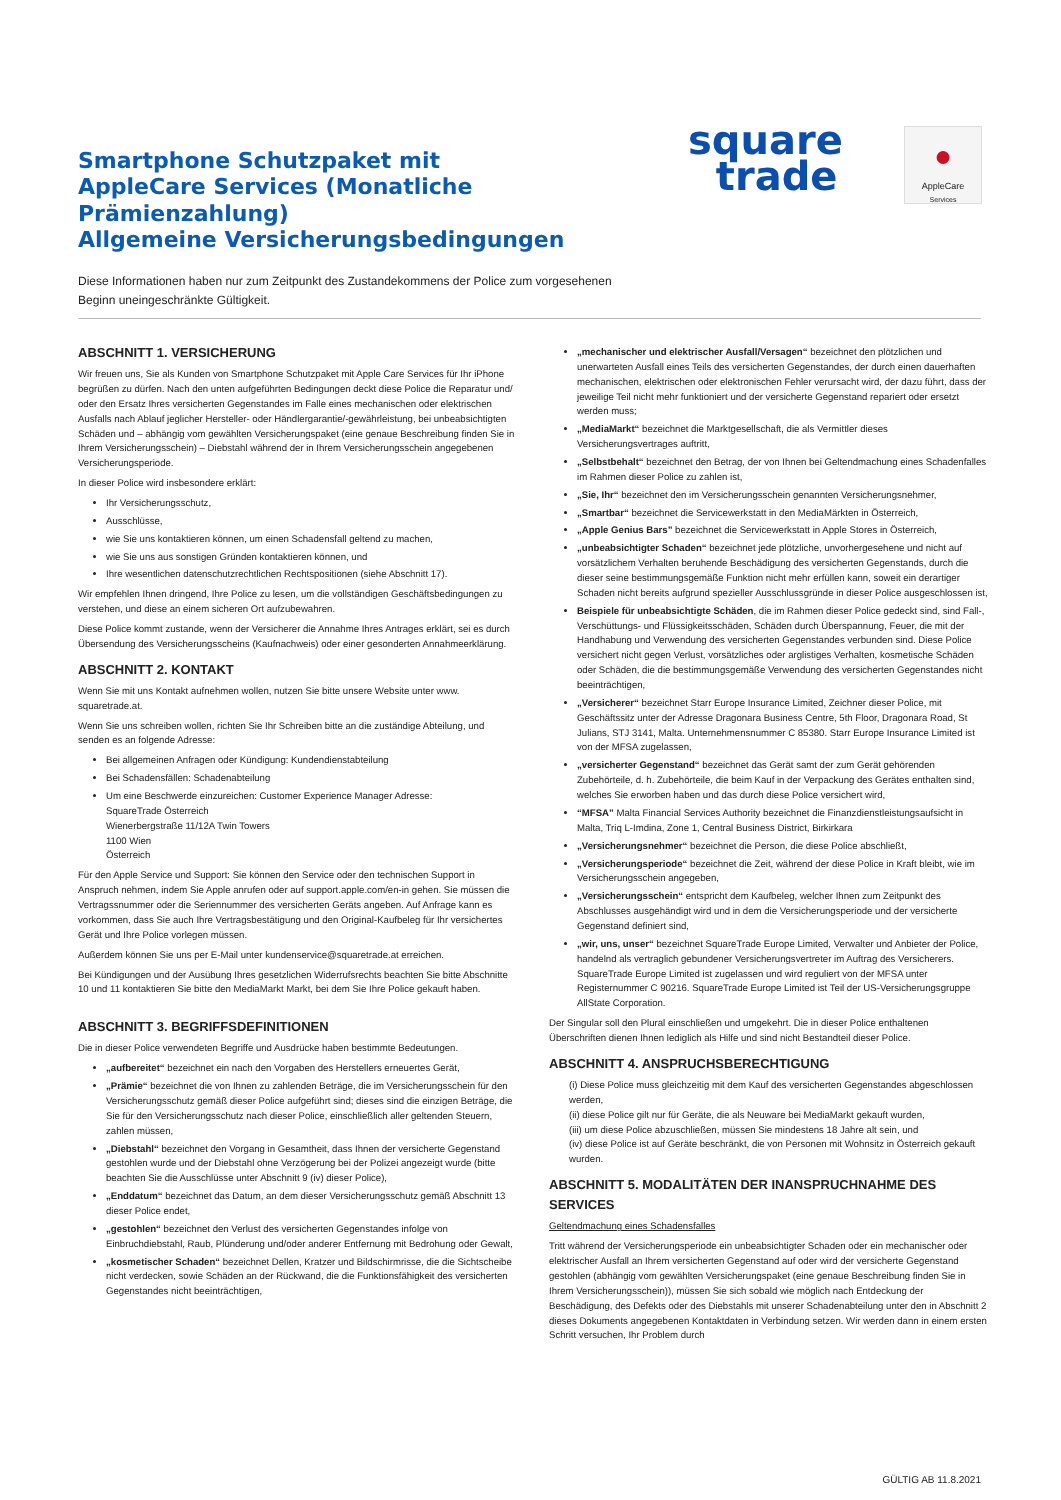Smartphone Schutzpaket mit
AppleCare Services (Monatliche
Prämienzahlung)
Allgemeine Versicherungsbedingungen
square
trade
●
AppleCare
Services
Diese Informationen haben nur zum Zeitpunkt des Zustandekommens der Police zum vorgesehenen Beginn uneingeschränkte Gültigkeit.
ABSCHNITT 1. VERSICHERUNG
Wir freuen uns, Sie als Kunden von Smartphone Schutzpaket mit Apple Care Services für Ihr iPhone begrüßen zu dürfen. Nach den unten aufgeführten Bedingungen deckt diese Police die Reparatur und/ oder den Ersatz Ihres versicherten Gegenstandes im Falle eines mechanischen oder elektrischen Ausfalls nach Ablauf jeglicher Hersteller- oder Händlergarantie/-gewährleistung, bei unbeabsichtigten Schäden und – abhängig vom gewählten Versicherungspaket (eine genaue Beschreibung finden Sie in Ihrem Versicherungsschein) – Diebstahl während der in Ihrem Versicherungsschein angegebenen Versicherungsperiode.
In dieser Police wird insbesondere erklärt:
Ihr Versicherungsschutz,
Ausschlüsse,
wie Sie uns kontaktieren können, um einen Schadensfall geltend zu machen,
wie Sie uns aus sonstigen Gründen kontaktieren können, und
Ihre wesentlichen datenschutzrechtlichen Rechtspositionen (siehe Abschnitt 17).
Wir empfehlen Ihnen dringend, Ihre Police zu lesen, um die vollständigen Geschäftsbedingungen zu verstehen, und diese an einem sicheren Ort aufzubewahren.
Diese Police kommt zustande, wenn der Versicherer die Annahme Ihres Antrages erklärt, sei es durch Übersendung des Versicherungsscheins (Kaufnachweis) oder einer gesonderten Annahmeerklärung.
ABSCHNITT 2. KONTAKT
Wenn Sie mit uns Kontakt aufnehmen wollen, nutzen Sie bitte unsere Website unter www. squaretrade.at.
Wenn Sie uns schreiben wollen, richten Sie Ihr Schreiben bitte an die zuständige Abteilung, und senden es an folgende Adresse:
Bei allgemeinen Anfragen oder Kündigung: Kundendienstabteilung
Bei Schadensfällen: Schadenabteilung
Um eine Beschwerde einzureichen: Customer Experience Manager Adresse:
SquareTrade Österreich
Wienerbergstraße 11/12A Twin Towers
1100 Wien
Österreich
Für den Apple Service und Support: Sie können den Service oder den technischen Support in Anspruch nehmen, indem Sie Apple anrufen oder auf support.apple.com/en-in gehen. Sie müssen die Vertragssnummer oder die Seriennummer des versicherten Geräts angeben. Auf Anfrage kann es vorkommen, dass Sie auch Ihre Vertragsbestätigung und den Original-Kaufbeleg für Ihr versichertes Gerät und Ihre Police vorlegen müssen.
Außerdem können Sie uns per E-Mail unter kundenservice@squaretrade.at erreichen.
Bei Kündigungen und der Ausübung Ihres gesetzlichen Widerrufsrechts beachten Sie bitte Abschnitte 10 und 11 kontaktieren Sie bitte den MediaMarkt Markt, bei dem Sie Ihre Police gekauft haben.
ABSCHNITT 3. BEGRIFFSDEFINITIONEN
Die in dieser Police verwendeten Begriffe und Ausdrücke haben bestimmte Bedeutungen.
„aufbereitet“ bezeichnet ein nach den Vorgaben des Herstellers erneuertes Gerät,
„Prämie“ bezeichnet die von Ihnen zu zahlenden Beträge, die im Versicherungsschein für den Versicherungsschutz gemäß dieser Police aufgeführt sind; dieses sind die einzigen Beträge, die Sie für den Versicherungsschutz nach dieser Police, einschließlich aller geltenden Steuern, zahlen müssen,
„Diebstahl“ bezeichnet den Vorgang in Gesamtheit, dass Ihnen der versicherte Gegenstand gestohlen wurde und der Diebstahl ohne Verzögerung bei der Polizei angezeigt wurde (bitte beachten Sie die Ausschlüsse unter Abschnitt 9 (iv) dieser Police),
„Enddatum“ bezeichnet das Datum, an dem dieser Versicherungsschutz gemäß Abschnitt 13 dieser Police endet,
„gestohlen“ bezeichnet den Verlust des versicherten Gegenstandes infolge von Einbruchdiebstahl, Raub, Plünderung und/oder anderer Entfernung mit Bedrohung oder Gewalt,
„kosmetischer Schaden“ bezeichnet Dellen, Kratzer und Bildschirmrisse, die die Sichtscheibe nicht verdecken, sowie Schäden an der Rückwand, die die Funktionsfähigkeit des versicherten Gegenstandes nicht beeinträchtigen,
„mechanischer und elektrischer Ausfall/Versagen“ bezeichnet den plötzlichen und unerwarteten Ausfall eines Teils des versicherten Gegenstandes, der durch einen dauerhaften mechanischen, elektrischen oder elektronischen Fehler verursacht wird, der dazu führt, dass der jeweilige Teil nicht mehr funktioniert und der versicherte Gegenstand repariert oder ersetzt werden muss;
„MediaMarkt“ bezeichnet die Marktgesellschaft, die als Vermittler dieses Versicherungsvertrages auftritt,
„Selbstbehalt“ bezeichnet den Betrag, der von Ihnen bei Geltendmachung eines Schadenfalles im Rahmen dieser Police zu zahlen ist,
„Sie, Ihr“ bezeichnet den im Versicherungsschein genannten Versicherungsnehmer,
„Smartbar“ bezeichnet die Servicewerkstatt in den MediaMärkten in Österreich,
„Apple Genius Bars” bezeichnet die Servicewerkstatt in Apple Stores in Österreich,
„unbeabsichtigter Schaden“ bezeichnet jede plötzliche, unvorhergesehene und nicht auf vorsätzlichem Verhalten beruhende Beschädigung des versicherten Gegenstands, durch die dieser seine bestimmungsgemäße Funktion nicht mehr erfüllen kann, soweit ein derartiger Schaden nicht bereits aufgrund spezieller Ausschlussgründe in dieser Police ausgeschlossen ist,
Beispiele für unbeabsichtigte Schäden, die im Rahmen dieser Police gedeckt sind, sind Fall-, Verschüttungs- und Flüssigkeitsschäden, Schäden durch Überspannung, Feuer, die mit der Handhabung und Verwendung des versicherten Gegenstandes verbunden sind. Diese Police versichert nicht gegen Verlust, vorsätzliches oder arglistiges Verhalten, kosmetische Schäden oder Schäden, die die bestimmungsgemäße Verwendung des versicherten Gegenstandes nicht beeinträchtigen,
„Versicherer“ bezeichnet Starr Europe Insurance Limited, Zeichner dieser Police, mit Geschäftssitz unter der Adresse Dragonara Business Centre, 5th Floor, Dragonara Road, St Julians, STJ 3141, Malta. Unternehmensnummer C 85380. Starr Europe Insurance Limited ist von der MFSA zugelassen,
„versicherter Gegenstand“ bezeichnet das Gerät samt der zum Gerät gehörenden Zubehörteile, d. h. Zubehörteile, die beim Kauf in der Verpackung des Gerätes enthalten sind, welches Sie erworben haben und das durch diese Police versichert wird,
“MFSA” Malta Financial Services Authority bezeichnet die Finanzdienstleistungsaufsicht in Malta, Triq L-Imdina, Zone 1, Central Business District, Birkirkara
„Versicherungsnehmer“ bezeichnet die Person, die diese Police abschließt,
„Versicherungsperiode“ bezeichnet die Zeit, während der diese Police in Kraft bleibt, wie im Versicherungsschein angegeben,
„Versicherungsschein“ entspricht dem Kaufbeleg, welcher Ihnen zum Zeitpunkt des Abschlusses ausgehändigt wird und in dem die Versicherungsperiode und der versicherte Gegenstand definiert sind,
„wir, uns, unser“ bezeichnet SquareTrade Europe Limited, Verwalter und Anbieter der Police, handelnd als vertraglich gebundener Versicherungsvertreter im Auftrag des Versicherers. SquareTrade Europe Limited ist zugelassen und wird reguliert von der MFSA unter Registernummer C 90216. SquareTrade Europe Limited ist Teil der US-Versicherungsgruppe AllState Corporation.
Der Singular soll den Plural einschließen und umgekehrt. Die in dieser Police enthaltenen Überschriften dienen Ihnen lediglich als Hilfe und sind nicht Bestandteil dieser Police.
ABSCHNITT 4. ANSPRUCHSBERECHTIGUNG
(i) Diese Police muss gleichzeitig mit dem Kauf des versicherten Gegenstandes abgeschlossen werden,
(ii) diese Police gilt nur für Geräte, die als Neuware bei MediaMarkt gekauft wurden,
(iii) um diese Police abzuschließen, müssen Sie mindestens 18 Jahre alt sein, und
(iv) diese Police ist auf Geräte beschränkt, die von Personen mit Wohnsitz in Österreich gekauft wurden.
ABSCHNITT 5. MODALITÄTEN DER INANSPRUCHNAHME DES SERVICES
Geltendmachung eines Schadensfalles
Tritt während der Versicherungsperiode ein unbeabsichtigter Schaden oder ein mechanischer oder elektrischer Ausfall an Ihrem versicherten Gegenstand auf oder wird der versicherte Gegenstand gestohlen (abhängig vom gewählten Versicherungspaket (eine genaue Beschreibung finden Sie in Ihrem Versicherungsschein)), müssen Sie sich sobald wie möglich nach Entdeckung der Beschädigung, des Defekts oder des Diebstahls mit unserer Schadenabteilung unter den in Abschnitt 2 dieses Dokuments angegebenen Kontaktdaten in Verbindung setzen. Wir werden dann in einem ersten Schritt versuchen, Ihr Problem durch
GÜLTIG AB 11.8.2021